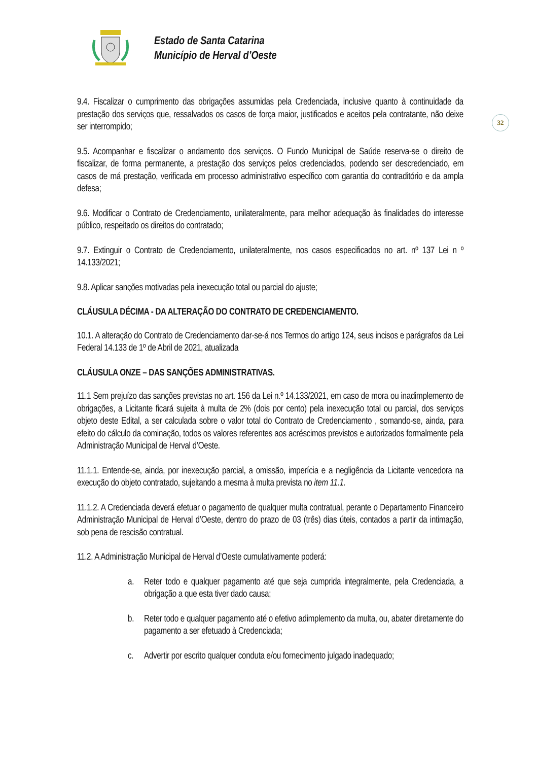Estado de Santa Catarina
Município de Herval d’Oeste
32
9.4. Fiscalizar o cumprimento das obrigações assumidas pela Credenciada, inclusive quanto à continuidade da prestação dos serviços que, ressalvados os casos de força maior, justificados e aceitos pela contratante, não deixe ser interrompido;
9.5. Acompanhar e fiscalizar o andamento dos serviços. O Fundo Municipal de Saúde reserva-se o direito de fiscalizar, de forma permanente, a prestação dos serviços pelos credenciados, podendo ser descredenciado, em casos de má prestação, verificada em processo administrativo específico com garantia do contraditório e da ampla defesa;
9.6. Modificar o Contrato de Credenciamento, unilateralmente, para melhor adequação às finalidades do interesse público, respeitado os direitos do contratado;
9.7. Extinguir o Contrato de Credenciamento, unilateralmente, nos casos especificados no art. nº 137 Lei n º 14.133/2021;
9.8. Aplicar sanções motivadas pela inexecução total ou parcial do ajuste;
CLÁUSULA DÉCIMA - DA ALTERAÇÃO DO CONTRATO DE CREDENCIAMENTO.
10.1. A alteração do Contrato de Credenciamento dar-se-á nos Termos do artigo 124, seus incisos e parágrafos da Lei Federal 14.133 de 1º de Abril de 2021, atualizada
CLÁUSULA ONZE – DAS SANÇÕES ADMINISTRATIVAS.
11.1 Sem prejuízo das sanções previstas no art. 156 da Lei n.º 14.133/2021, em caso de mora ou inadimplemento de obrigações, a Licitante ficará sujeita à multa de 2% (dois por cento) pela inexecução total ou parcial, dos serviços objeto deste Edital, a ser calculada sobre o valor total do Contrato de Credenciamento , somando-se, ainda, para efeito do cálculo da cominação, todos os valores referentes aos acréscimos previstos e autorizados formalmente pela Administração Municipal de Herval d’Oeste.
11.1.1. Entende-se, ainda, por inexecução parcial, a omissão, imperícia e a negligência da Licitante vencedora na execução do objeto contratado, sujeitando a mesma à multa prevista no item 11.1.
11.1.2. A Credenciada deverá efetuar o pagamento de qualquer multa contratual, perante o Departamento Financeiro Administração Municipal de Herval d’Oeste, dentro do prazo de 03 (três) dias úteis, contados a partir da intimação, sob pena de rescisão contratual.
11.2. A Administração Municipal de Herval d’Oeste cumulativamente poderá:
a. Reter todo e qualquer pagamento até que seja cumprida integralmente, pela Credenciada, a obrigação a que esta tiver dado causa;
b. Reter todo e qualquer pagamento até o efetivo adimplemento da multa, ou, abater diretamente do pagamento a ser efetuado à Credenciada;
c. Advertir por escrito qualquer conduta e/ou fornecimento julgado inadequado;